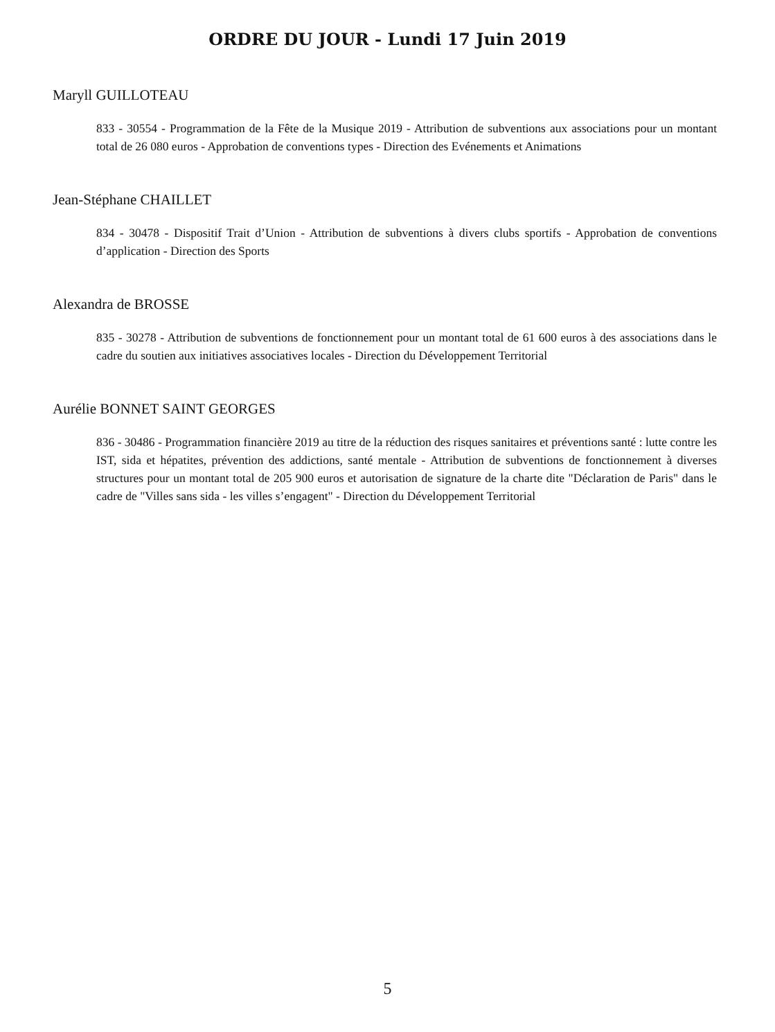ORDRE DU JOUR - Lundi 17 Juin 2019
Maryll GUILLOTEAU
833 - 30554 - Programmation de la Fête de la Musique 2019 - Attribution de subventions aux associations pour un montant total de 26 080 euros - Approbation de conventions types - Direction des Evénements et Animations
Jean-Stéphane CHAILLET
834 - 30478 - Dispositif Trait d’Union - Attribution de subventions à divers clubs sportifs - Approbation de conventions d’application - Direction des Sports
Alexandra de BROSSE
835 - 30278 - Attribution de subventions de fonctionnement pour un montant total de 61 600 euros à des associations dans le cadre du soutien aux initiatives associatives locales - Direction du Développement Territorial
Aurélie BONNET SAINT GEORGES
836 - 30486 - Programmation financière 2019 au titre de la réduction des risques sanitaires et préventions santé : lutte contre les IST, sida et hépatites, prévention des addictions, santé mentale - Attribution de subventions de fonctionnement à diverses structures pour un montant total de 205 900 euros et autorisation de signature de la charte dite "Déclaration de Paris" dans le cadre de "Villes sans sida - les villes s’engagent" - Direction du Développement Territorial
5